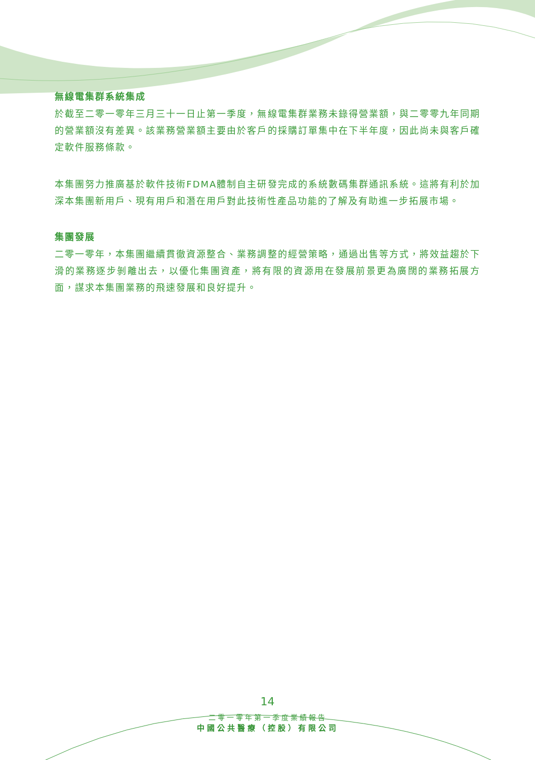無線電集群系統集成
於截至二零一零年三月三十一日止第一季度，無線電集群業務未錄得營業額，與二零零九年同期的營業額沒有差異。該業務營業額主要由於客戶的採購訂單集中在下半年度，因此尚未與客戶確定軟件服務條款。
本集團努力推廣基於軟件技術FDMA體制自主研發完成的系統數碼集群通訊系統。這將有利於加深本集團新用戶、現有用戶和潛在用戶對此技術性產品功能的了解及有助進一步拓展市場。
集團發展
二零一零年，本集團繼續貫徹資源整合、業務調整的經營策略，通過出售等方式，將效益趨於下滑的業務逐步剝離出去，以優化集團資產，將有限的資源用在發展前景更為廣闊的業務拓展方面，謀求本集團業務的飛速發展和良好提升。
14
二零一零年第一季度業績報告
中國公共醫療（控股）有限公司